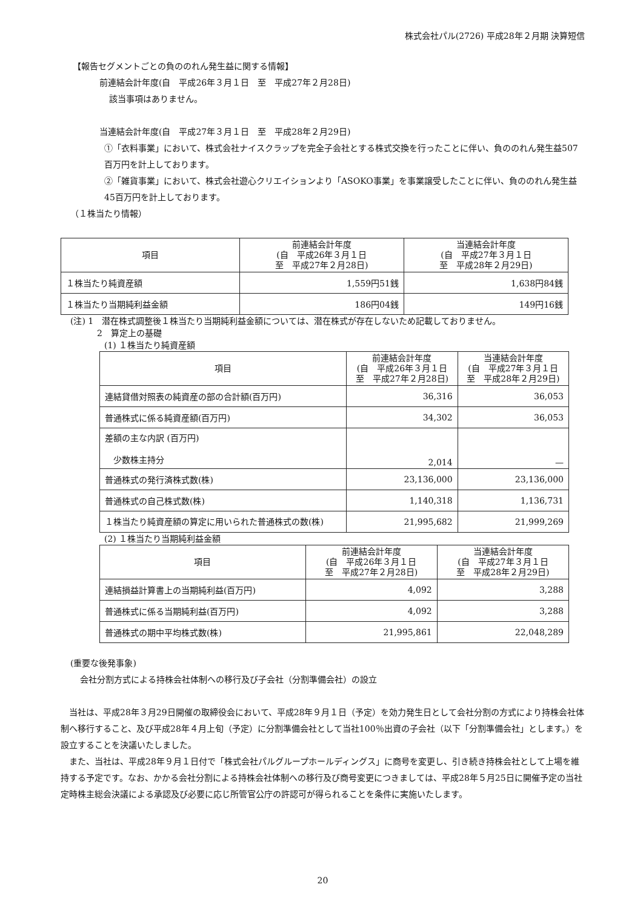株式会社パル(2726) 平成28年２月期 決算短信
【報告セグメントごとの負ののれん発生益に関する情報】
前連結会計年度(自　平成26年３月１日　至　平成27年２月28日)
該当事項はありません。
当連結会計年度(自　平成27年３月１日　至　平成28年２月29日)
①「衣料事業」において、株式会社ナイスクラップを完全子会社とする株式交換を行ったことに伴い、負ののれん発生益507百万円を計上しております。
②「雑貨事業」において、株式会社遊心クリエイションより「ASOKO事業」を事業譲受したことに伴い、負ののれん発生益45百万円を計上しております。
（１株当たり情報）
| 項目 | 前連結会計年度 (自 平成26年３月１日 至 平成27年２月28日) | 当連結会計年度 (自 平成27年３月１日 至 平成28年２月29日) |
| --- | --- | --- |
| １株当たり純資産額 | 1,559円51銭 | 1,638円84銭 |
| １株当たり当期純利益金額 | 186円04銭 | 149円16銭 |
(注) 1　潜在株式調整後１株当たり当期純利益金額については、潜在株式が存在しないため記載しておりません。
2　算定上の基礎
(1) １株当たり純資産額
| 項目 | 前連結会計年度 (自 平成26年３月１日 至 平成27年２月28日) | 当連結会計年度 (自 平成27年３月１日 至 平成28年２月29日) |
| --- | --- | --- |
| 連結貸借対照表の純資産の部の合計額(百万円) | 36,316 | 36,053 |
| 普通株式に係る純資産額(百万円) | 34,302 | 36,053 |
| 差額の主な内訳 (百万円) 少数株主持分 | 2,014 | — |
| 普通株式の発行済株式数(株) | 23,136,000 | 23,136,000 |
| 普通株式の自己株式数(株) | 1,140,318 | 1,136,731 |
| １株当たり純資産額の算定に用いられた普通株式の数(株) | 21,995,682 | 21,999,269 |
(2) １株当たり当期純利益金額
| 項目 | 前連結会計年度 (自 平成26年３月１日 至 平成27年２月28日) | 当連結会計年度 (自 平成27年３月１日 至 平成28年２月29日) |
| --- | --- | --- |
| 連結損益計算書上の当期純利益(百万円) | 4,092 | 3,288 |
| 普通株式に係る当期純利益(百万円) | 4,092 | 3,288 |
| 普通株式の期中平均株式数(株) | 21,995,861 | 22,048,289 |
(重要な後発事象)
会社分割方式による持株会社体制への移行及び子会社（分割準備会社）の設立
　当社は、平成28年３月29日開催の取締役会において、平成28年９月１日（予定）を効力発生日として会社分割の方式により持株会社体制へ移行すること、及び平成28年４月上旬（予定）に分割準備会社として当社100％出資の子会社（以下「分割準備会社」とします。）を設立することを決議いたしました。
　また、当社は、平成28年９月１日付で「株式会社パルグループホールディングス」に商号を変更し、引き続き持株会社として上場を維持する予定です。なお、かかる会社分割による持株会社体制への移行及び商号変更につきましては、平成28年５月25日に開催予定の当社定時株主総会決議による承認及び必要に応じ所管官公庁の許認可が得られることを条件に実施いたします。
20